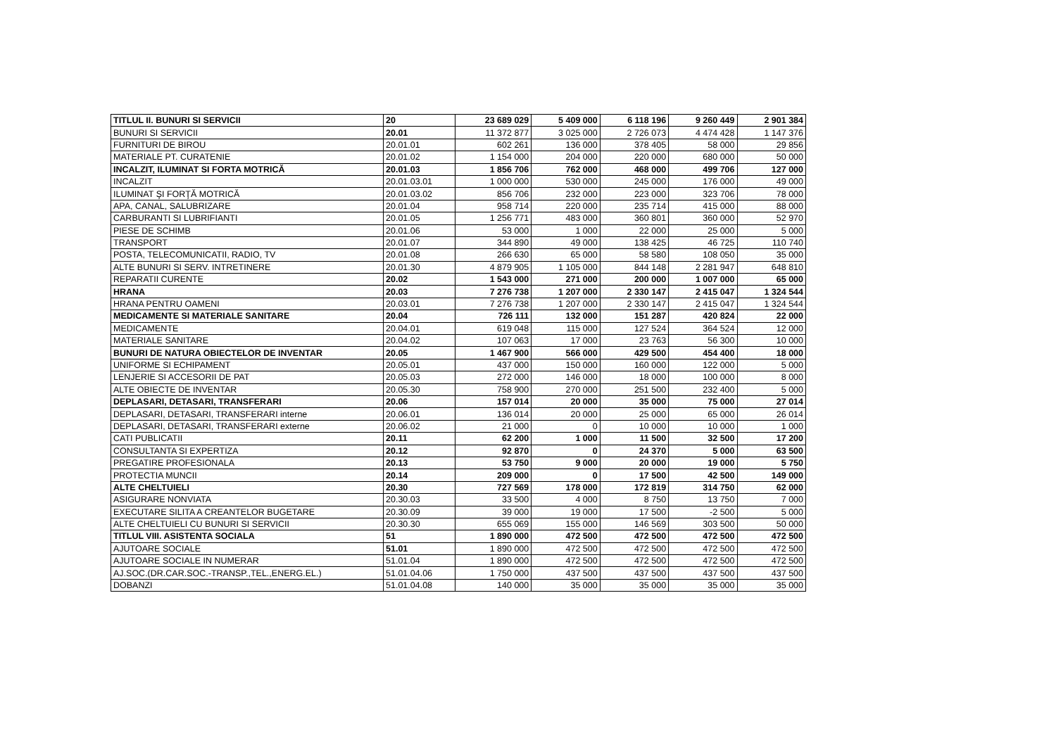| TITLUL II. BUNURI SI SERVICII | 20 | 23 689 029 | 5 409 000 | 6 118 196 | 9 260 449 | 2 901 384 |
| BUNURI SI SERVICII | 20.01 | 11 372 877 | 3 025 000 | 2 726 073 | 4 474 428 | 1 147 376 |
| FURNITURI DE BIROU | 20.01.01 | 602 261 | 136 000 | 378 405 | 58 000 | 29 856 |
| MATERIALE PT. CURATENIE | 20.01.02 | 1 154 000 | 204 000 | 220 000 | 680 000 | 50 000 |
| INCALZIT, ILUMINAT SI FORTA MOTRICĂ | 20.01.03 | 1 856 706 | 762 000 | 468 000 | 499 706 | 127 000 |
| INCALZIT | 20.01.03.01 | 1 000 000 | 530 000 | 245 000 | 176 000 | 49 000 |
| ILUMINAT ŞI FORŢĂ MOTRICĂ | 20.01.03.02 | 856 706 | 232 000 | 223 000 | 323 706 | 78 000 |
| APA, CANAL, SALUBRIZARE | 20.01.04 | 958 714 | 220 000 | 235 714 | 415 000 | 88 000 |
| CARBURANTI SI LUBRIFIANTI | 20.01.05 | 1 256 771 | 483 000 | 360 801 | 360 000 | 52 970 |
| PIESE DE SCHIMB | 20.01.06 | 53 000 | 1 000 | 22 000 | 25 000 | 5 000 |
| TRANSPORT | 20.01.07 | 344 890 | 49 000 | 138 425 | 46 725 | 110 740 |
| POSTA, TELECOMUNICATII, RADIO, TV | 20.01.08 | 266 630 | 65 000 | 58 580 | 108 050 | 35 000 |
| ALTE BUNURI SI SERV. INTRETINERE | 20.01.30 | 4 879 905 | 1 105 000 | 844 148 | 2 281 947 | 648 810 |
| REPARATII CURENTE | 20.02 | 1 543 000 | 271 000 | 200 000 | 1 007 000 | 65 000 |
| HRANA | 20.03 | 7 276 738 | 1 207 000 | 2 330 147 | 2 415 047 | 1 324 544 |
| HRANA PENTRU OAMENI | 20.03.01 | 7 276 738 | 1 207 000 | 2 330 147 | 2 415 047 | 1 324 544 |
| MEDICAMENTE SI MATERIALE SANITARE | 20.04 | 726 111 | 132 000 | 151 287 | 420 824 | 22 000 |
| MEDICAMENTE | 20.04.01 | 619 048 | 115 000 | 127 524 | 364 524 | 12 000 |
| MATERIALE SANITARE | 20.04.02 | 107 063 | 17 000 | 23 763 | 56 300 | 10 000 |
| BUNURI DE NATURA OBIECTELOR DE INVENTAR | 20.05 | 1 467 900 | 566 000 | 429 500 | 454 400 | 18 000 |
| UNIFORME SI ECHIPAMENT | 20.05.01 | 437 000 | 150 000 | 160 000 | 122 000 | 5 000 |
| LENJERIE SI ACCESORII DE PAT | 20.05.03 | 272 000 | 146 000 | 18 000 | 100 000 | 8 000 |
| ALTE OBIECTE DE INVENTAR | 20.05.30 | 758 900 | 270 000 | 251 500 | 232 400 | 5 000 |
| DEPLASARI, DETASARI, TRANSFERARI | 20.06 | 157 014 | 20 000 | 35 000 | 75 000 | 27 014 |
| DEPLASARI, DETASARI, TRANSFERARI interne | 20.06.01 | 136 014 | 20 000 | 25 000 | 65 000 | 26 014 |
| DEPLASARI, DETASARI, TRANSFERARI externe | 20.06.02 | 21 000 | 0 | 10 000 | 10 000 | 1 000 |
| CATI PUBLICATII | 20.11 | 62 200 | 1 000 | 11 500 | 32 500 | 17 200 |
| CONSULTANTA SI EXPERTIZA | 20.12 | 92 870 | 0 | 24 370 | 5 000 | 63 500 |
| PREGATIRE PROFESIONALA | 20.13 | 53 750 | 9 000 | 20 000 | 19 000 | 5 750 |
| PROTECTIA MUNCII | 20.14 | 209 000 | 0 | 17 500 | 42 500 | 149 000 |
| ALTE CHELTUIELI | 20.30 | 727 569 | 178 000 | 172 819 | 314 750 | 62 000 |
| ASIGURARE NONVIATA | 20.30.03 | 33 500 | 4 000 | 8 750 | 13 750 | 7 000 |
| EXECUTARE SILITA A CREANTELOR BUGETARE | 20.30.09 | 39 000 | 19 000 | 17 500 | -2 500 | 5 000 |
| ALTE CHELTUIELI CU BUNURI SI SERVICII | 20.30.30 | 655 069 | 155 000 | 146 569 | 303 500 | 50 000 |
| TITLUL VIII. ASISTENTA SOCIALA | 51 | 1 890 000 | 472 500 | 472 500 | 472 500 | 472 500 |
| AJUTOARE SOCIALE | 51.01 | 1 890 000 | 472 500 | 472 500 | 472 500 | 472 500 |
| AJUTOARE SOCIALE IN NUMERAR | 51.01.04 | 1 890 000 | 472 500 | 472 500 | 472 500 | 472 500 |
| AJ.SOC.(DR.CAR.SOC.-TRANSP.,TEL.,ENERG.EL.) | 51.01.04.06 | 1 750 000 | 437 500 | 437 500 | 437 500 | 437 500 |
| DOBANZI | 51.01.04.08 | 140 000 | 35 000 | 35 000 | 35 000 | 35 000 |